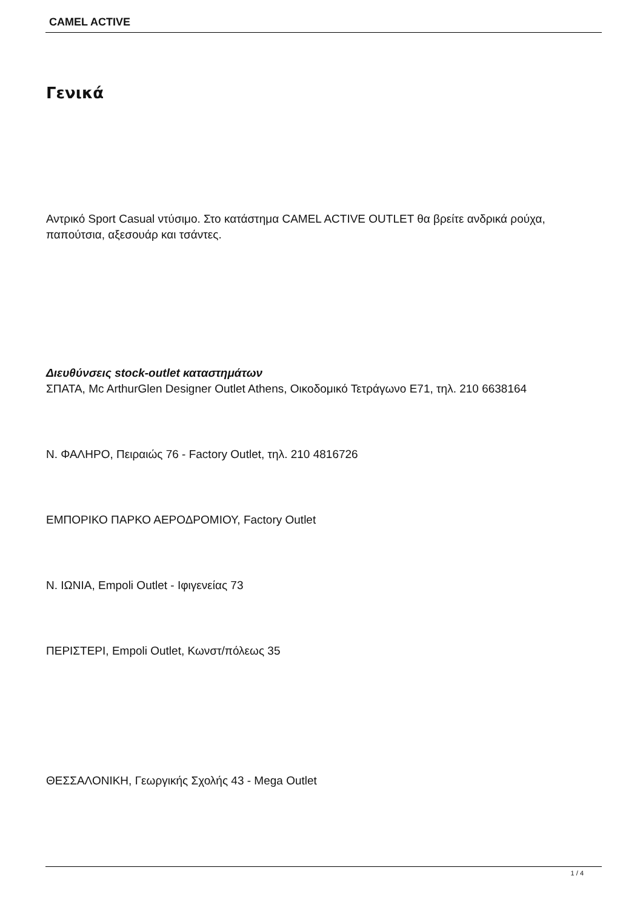CAMEL ACTIVE
Γενικά
Αντρικό Sport Casual ντύσιμο. Στο κατάστημα CAMEL ACTIVE OUTLET θα βρείτε ανδρικά ρούχα, παπούτσια, αξεσουάρ και τσάντες.
Διευθύνσεις stock-outlet καταστημάτων
ΣΠΑΤΑ, Mc ArthurGlen Designer Outlet Athens, Οικοδομικό Τετράγωνο Ε71, τηλ. 210 6638164
Ν. ΦΑΛΗΡΟ, Πειραιώς 76 - Factory Outlet, τηλ. 210 4816726
ΕΜΠΟΡΙΚΟ ΠΑΡΚΟ ΑΕΡΟΔΡΟΜΙΟΥ, Factory Outlet
Ν. ΙΩΝΙΑ, Empoli Outlet - Ιφιγενείας 73
ΠΕΡΙΣΤΕΡΙ, Empoli Outlet, Κωνστ/πόλεως 35
ΘΕΣΣΑΛΟΝΙΚΗ, Γεωργικής Σχολής 43 - Mega Outlet
1 / 4